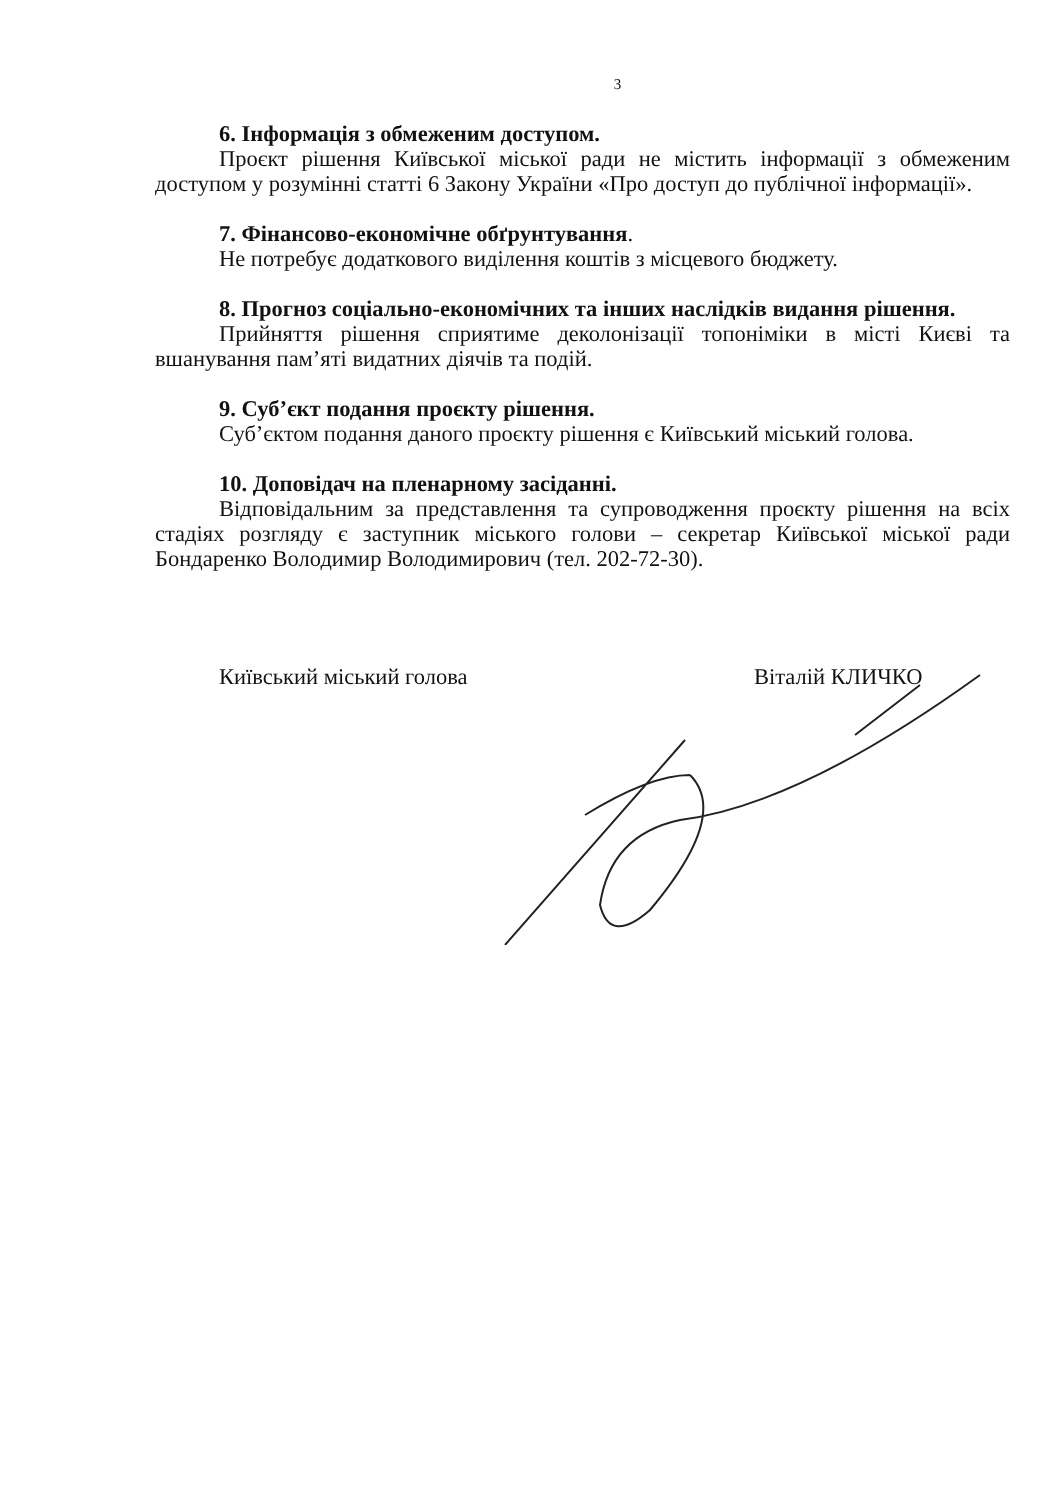3
6. Інформація з обмеженим доступом.
Проєкт рішення Київської міської ради не містить інформації з обмеженим доступом у розумінні статті 6 Закону України «Про доступ до публічної інформації».
7. Фінансово-економічне обґрунтування.
Не потребує додаткового виділення коштів з місцевого бюджету.
8. Прогноз соціально-економічних та інших наслідків видання рішення.
Прийняття рішення сприятиме деколонізації топоніміки в місті Києві та вшанування пам’яті видатних діячів та подій.
9. Суб’єкт подання проєкту рішення.
Суб’єктом подання даного проєкту рішення є Київський міський голова.
10. Доповідач на пленарному засіданні.
Відповідальним за представлення та супроводження проєкту рішення на всіх стадіях розгляду є заступник міського голови – секретар Київської міської ради Бондаренко Володимир Володимирович (тел. 202-72-30).
Київський міський голова Віталій КЛИЧКО